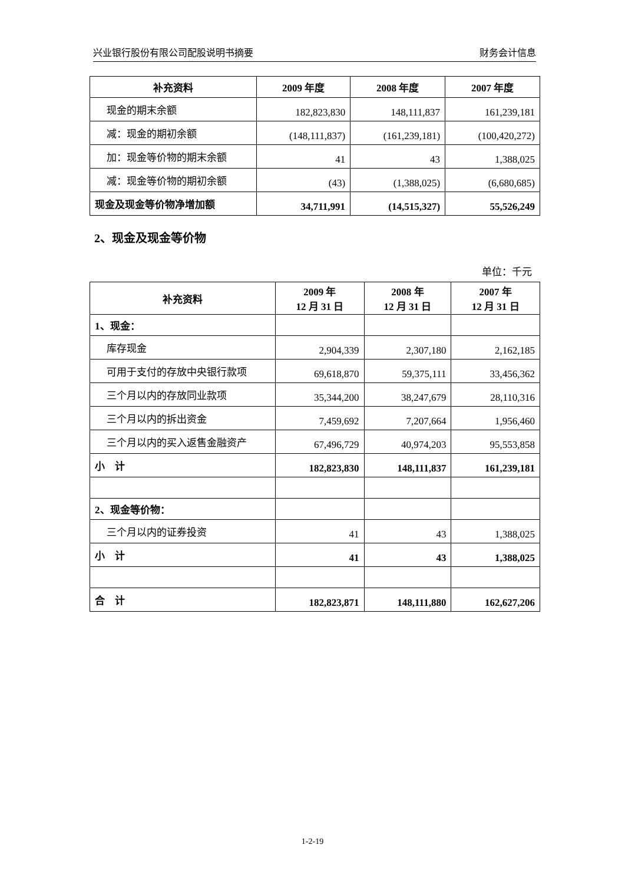兴业银行股份有限公司配股说明书摘要 财务会计信息
| 补充资料 | 2009 年度 | 2008 年度 | 2007 年度 |
| --- | --- | --- | --- |
| 现金的期末余额 | 182,823,830 | 148,111,837 | 161,239,181 |
| 减：现金的期初余额 | (148,111,837) | (161,239,181) | (100,420,272) |
| 加：现金等价物的期末余额 | 41 | 43 | 1,388,025 |
| 减：现金等价物的期初余额 | (43) | (1,388,025) | (6,680,685) |
| 现金及现金等价物净增加额 | 34,711,991 | (14,515,327) | 55,526,249 |
2、现金及现金等价物
单位：千元
| 补充资料 | 2009 年 12 月 31 日 | 2008 年 12 月 31 日 | 2007 年 12 月 31 日 |
| --- | --- | --- | --- |
| 1、现金： | | | |
| 库存现金 | 2,904,339 | 2,307,180 | 2,162,185 |
| 可用于支付的存放中央银行款项 | 69,618,870 | 59,375,111 | 33,456,362 |
| 三个月以内的存放同业款项 | 35,344,200 | 38,247,679 | 28,110,316 |
| 三个月以内的拆出资金 | 7,459,692 | 7,207,664 | 1,956,460 |
| 三个月以内的买入返售金融资产 | 67,496,729 | 40,974,203 | 95,553,858 |
| 小 计 | 182,823,830 | 148,111,837 | 161,239,181 |
| 2、现金等价物： | | | |
| 三个月以内的证券投资 | 41 | 43 | 1,388,025 |
| 小 计 | 41 | 43 | 1,388,025 |
| 合 计 | 182,823,871 | 148,111,880 | 162,627,206 |
1-2-19